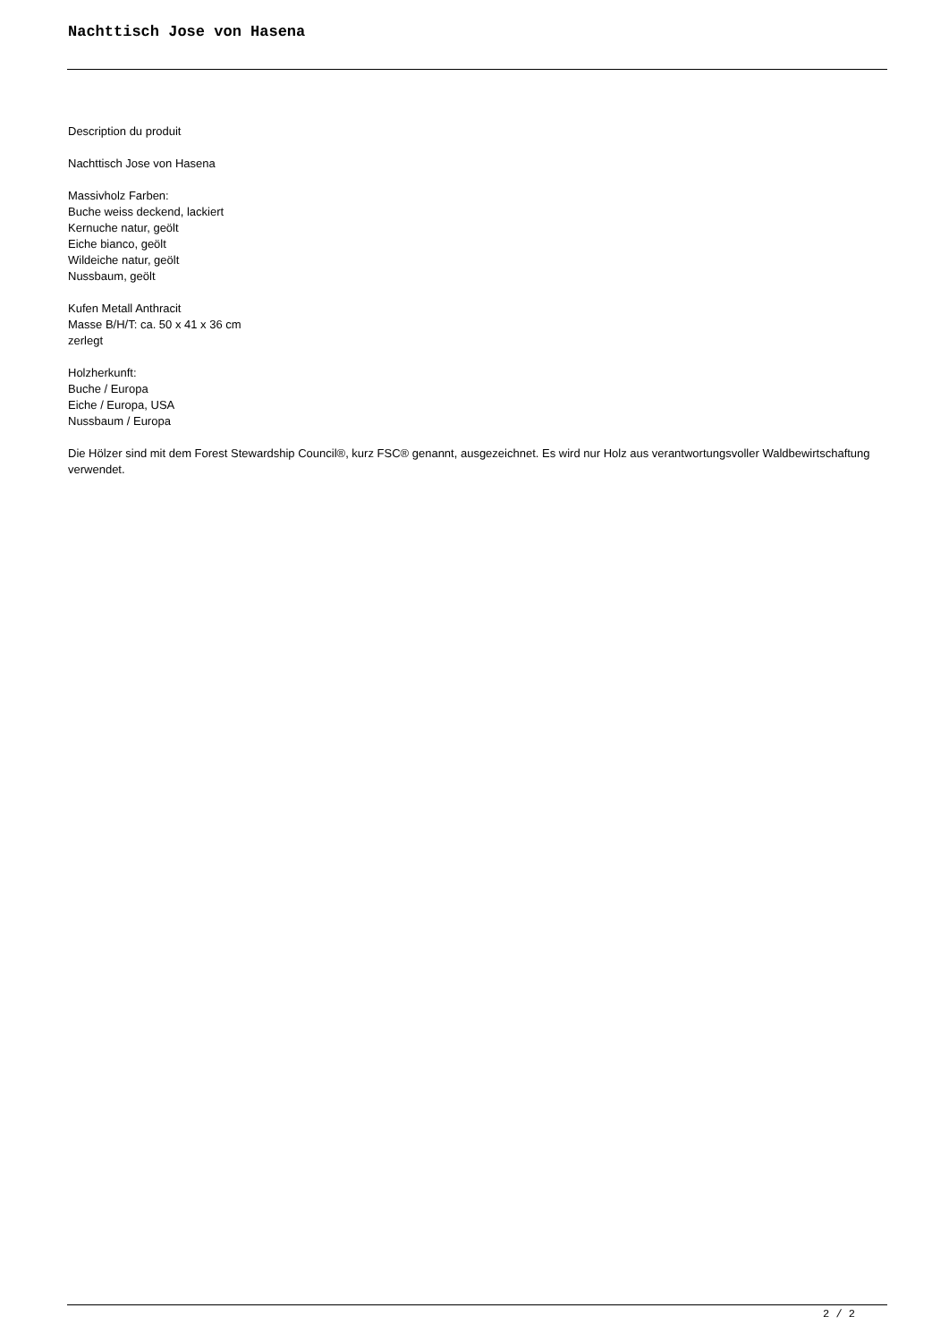Nachttisch Jose von Hasena
Description du produit
Nachttisch Jose von Hasena
Massivholz Farben:
Buche weiss deckend, lackiert
Kernuche natur, geölt
Eiche bianco, geölt
Wildeiche natur, geölt
Nussbaum, geölt
Kufen Metall Anthracit
Masse B/H/T: ca. 50 x 41 x 36 cm
zerlegt
Holzherkunft:
Buche / Europa
Eiche / Europa, USA
Nussbaum / Europa
Die Hölzer sind mit dem Forest Stewardship Council®, kurz FSC® genannt, ausgezeichnet. Es wird nur Holz aus verantwortungsvoller Waldbewirtschaftung verwendet.
2 / 2